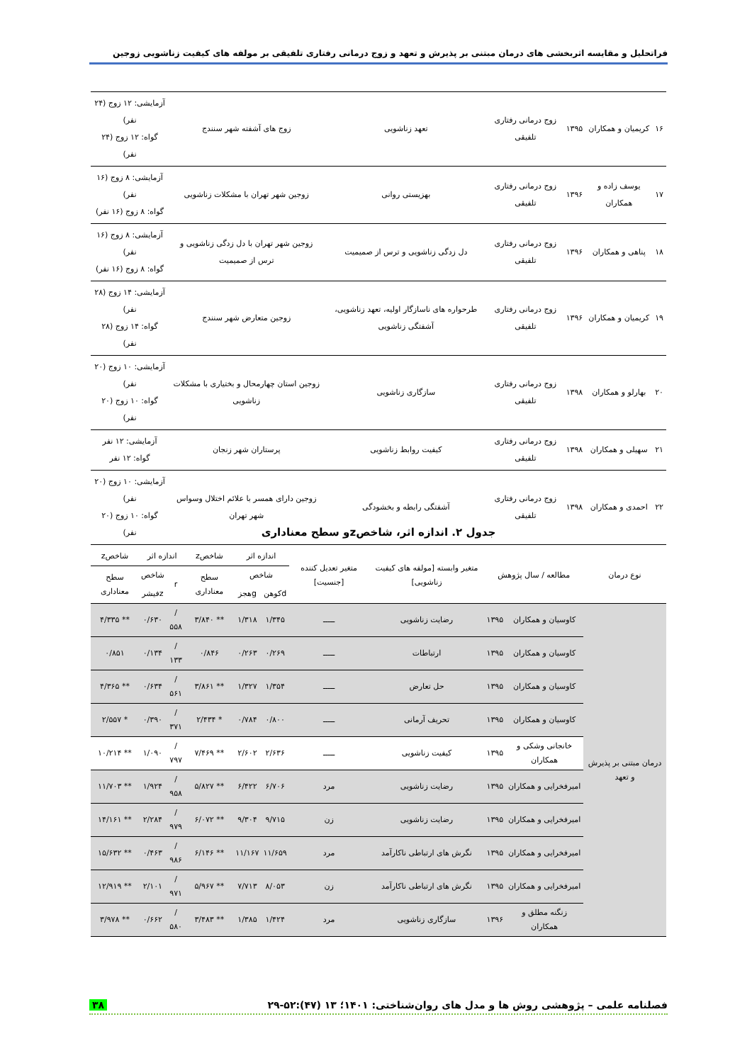فراتحلیل و مقایسه اثربخشی های درمان مبتنی بر پذیرش و تعهد و زوج درمانی رفتاری تلفیقی بر مولفه های کیفیت زناشویی زوجین
| ۱۶ | کریمیان و همکاران | ۱۳۹۵ | زوج درمانی رفتاری تلفیقی | تعهد زناشویی | زوج های آشفته شهر سنندج | آزمایشی: ۱۲ زوج (۲۴ نفر) گواه: ۱۲ زوج (۲۴ نفر) |
| ۱۷ | یوسف زاده و همکاران | ۱۳۹۶ | زوج درمانی رفتاری تلفیقی | بهزیستی روانی | زوجین شهر تهران با مشکلات زناشویی | آزمایشی: ۸ زوج (۱۶ نفر) گواه: ۸ زوج (۱۶ نفر) |
| ۱۸ | پناهی و همکاران | ۱۳۹۶ | زوج درمانی رفتاری تلفیقی | دل زدگی زناشویی و ترس از صمیمیت | زوجین شهر تهران با دل زدگی زناشویی و ترس از صمیمیت | آزمایشی: ۸ زوج (۱۶ نفر) گواه: ۸ زوج (۱۶ نفر) |
| ۱۹ | کریمیان و همکاران | ۱۳۹۶ | زوج درمانی رفتاری تلفیقی | طرحواره های ناسازگار اولیه، تعهد زناشویی، آشفتگی زناشویی | زوجین متعارض شهر سنندج | آزمایشی: ۱۴ زوج (۲۸ نفر) گواه: ۱۴ زوج (۲۸ نفر) |
| ۲۰ | بهارلو و همکاران | ۱۳۹۸ | زوج درمانی رفتاری تلفیقی | سازگاری زناشویی | زوجین استان چهارمحال و بختیاری با مشکلات زناشویی | آزمایشی: ۱۰ زوج (۲۰ نفر) گواه: ۱۰ زوج (۲۰ نفر) |
| ۲۱ | سهیلی و همکاران | ۱۳۹۸ | زوج درمانی رفتاری تلفیقی | کیفیت روابط زناشویی | پرستاران شهر زنجان | آزمایشی: ۱۲ نفر گواه: ۱۲ نفر |
| ۲۲ | احمدی و همکاران | ۱۳۹۸ | زوج درمانی رفتاری تلفیقی | آشفتگی رابطه و بخشودگی | زوجین دارای همسر با علائم اختلال وسواس شهر تهران | آزمایشی: ۱۰ زوج (۲۰ نفر) گواه: ۱۰ زوج (۲۰ نفر) |
جدول ۲. اندازه اثر، شاخصzو سطح معناداری
| نوع درمان | مطالعه / سال پژوهش | | متغیر وابسته [مولفه های کیفیت زناشویی] | متغیر تعدیل کننده [جنسیت] | اندازه اثر | | شاخصz | اندازه اثر | | شاخصz |
| --- | --- | --- | --- | --- | --- | --- | --- | --- | --- | --- |
| | | | | | شاخص | | سطح معناداری | r | شاخص | سطح معناداری |
| | | | | | dکوهن | gهجز | | | zفیشر | |
| درمان مبتنی بر پذیرش و تعهد | کاوسیان و همکاران | ۱۳۹۵ | رضایت زناشویی | ـــــ | ۱/۳۴۵ | ۱/۳۱۸ | ** ۳/۸۴۰ | /۵۵۸ | ۰/۶۳۰ | ** ۴/۳۳۵ |
| | کاوسیان و همکاران | ۱۳۹۵ | ارتباطات | ـــــ | ۰/۲۶۹ | ۰/۲۶۳ | ۰/۸۴۶ | /۱۳۳ | ۰/۱۳۴ | ۰/۸۵۱ |
| | کاوسیان و همکاران | ۱۳۹۵ | حل تعارض | ـــــ | ۱/۳۵۴ | ۱/۳۲۷ | ** ۳/۸۶۱ | /۵۶۱ | ۰/۶۳۴ | ** ۴/۳۶۵ |
| | کاوسیان و همکاران | ۱۳۹۵ | تحریف آرمانی | ـــــ | ۰/۸۰۰ | ۰/۷۸۴ | * ۲/۴۳۴ | /۳۷۱ | ۰/۳۹۰ | * ۲/۵۵۷ |
| | خانجانی وشکی و همکاران | ۱۳۹۵ | کیفیت زناشویی | ـــــ | ۲/۶۳۶ | ۲/۶۰۲ | ** ۷/۴۶۹ | /۷۹۷ | ۱/۰۹۰ | ** ۱۰/۲۱۴ |
| | امیرفخرایی و همکاران | ۱۳۹۵ | رضایت زناشویی | مرد | ۶/۷۰۶ | ۶/۴۲۲ | ** ۵/۸۲۷ | /۹۵۸ | ۱/۹۲۴ | ** ۱۱/۷۰۳ |
| | امیرفخرایی و همکاران | ۱۳۹۵ | رضایت زناشویی | زن | ۹/۷۱۵ | ۹/۳۰۴ | ** ۶/۰۷۲ | /۹۷۹ | ۲/۲۸۴ | ** ۱۴/۱۶۱ |
| | امیرفخرایی و همکاران | ۱۳۹۵ | نگرش های ارتباطی ناکارآمد | مرد | ۱۱/۶۵۹ | ۱۱/۱۶۷ | ** ۶/۱۴۶ | /۹۸۶ | ۰/۴۶۳ | ** ۱۵/۶۳۲ |
| | امیرفخرایی و همکاران | ۱۳۹۵ | نگرش های ارتباطی ناکارآمد | زن | ۸/۰۵۳ | ۷/۷۱۳ | ** ۵/۹۶۷ | /۹۷۱ | ۲/۱۰۱ | ** ۱۲/۹۱۹ |
| | زنگنه مطلق و همکاران | ۱۳۹۶ | سازگاری زناشویی | مرد | ۱/۴۲۴ | ۱/۳۸۵ | ** ۳/۴۸۳ | /۵۸۰ | ۰/۶۶۲ | ** ۳/۹۷۸ |
فصلنامه علمی – پژوهشی روش ها و مدل های روان‌شناختی: ۱۴۰۱؛ ۱۳ (۴۷):۵۲-۲۹ ۳۸